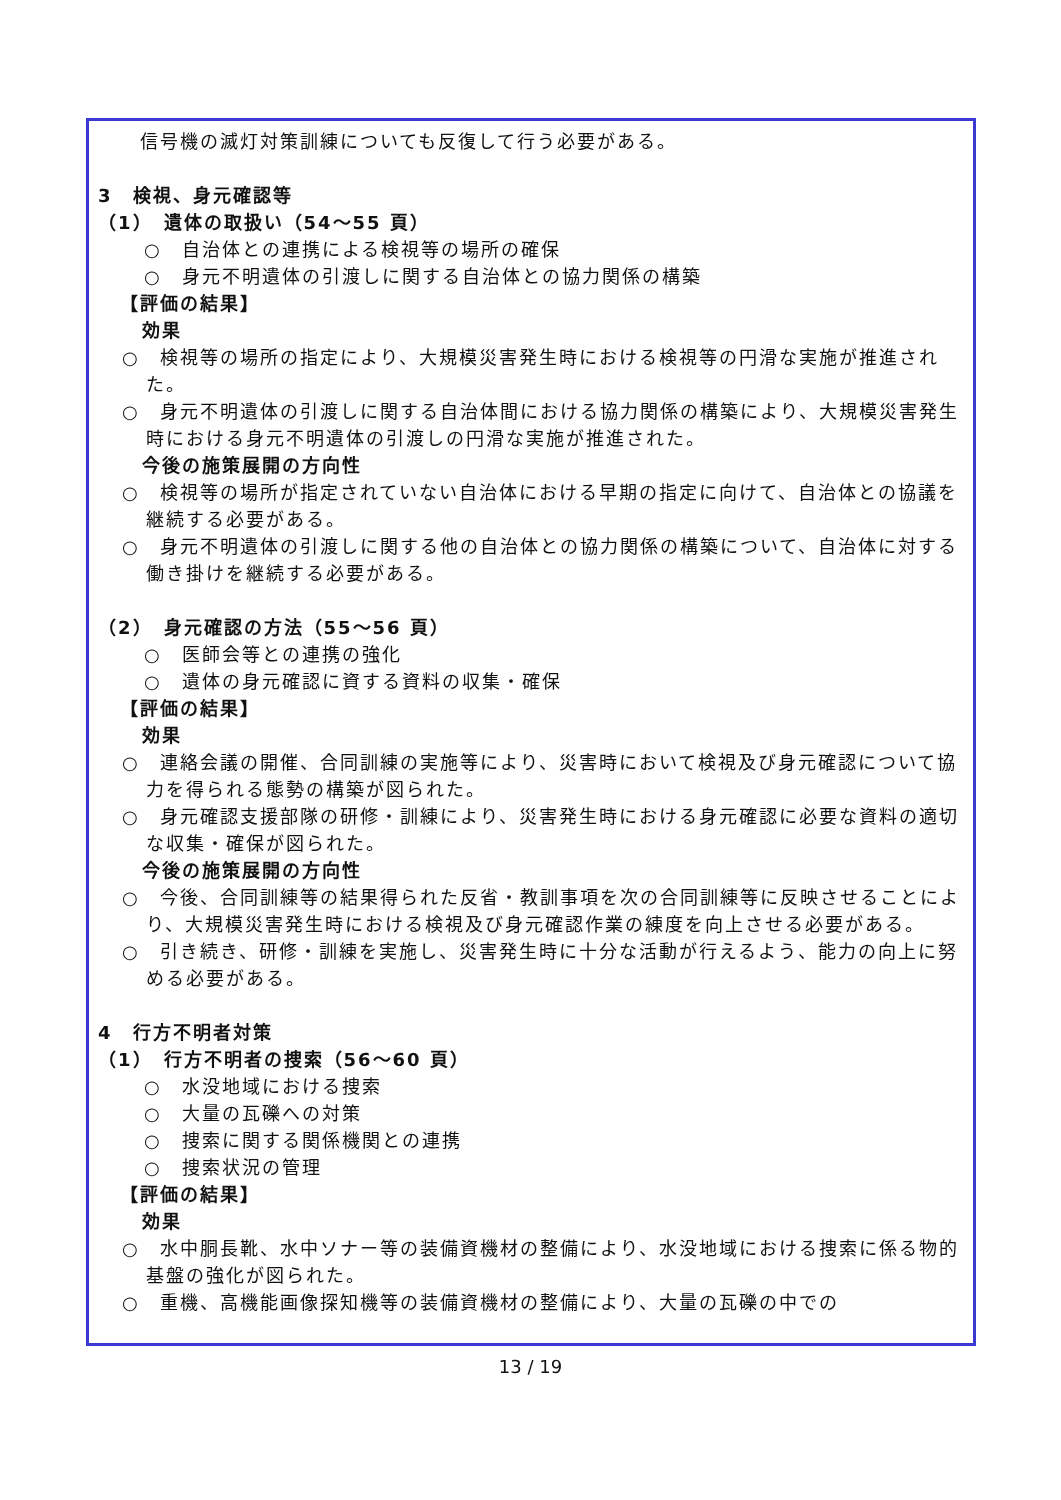信号機の滅灯対策訓練についても反復して行う必要がある。
3　検視、身元確認等
（1）　遺体の取扱い（54～55 頁）
○　自治体との連携による検視等の場所の確保
○　身元不明遺体の引渡しに関する自治体との協力関係の構築
【評価の結果】
効果
○　検視等の場所の指定により、大規模災害発生時における検視等の円滑な実施が推進された。
○　身元不明遺体の引渡しに関する自治体間における協力関係の構築により、大規模災害発生時における身元不明遺体の引渡しの円滑な実施が推進された。
今後の施策展開の方向性
○　検視等の場所が指定されていない自治体における早期の指定に向けて、自治体との協議を継続する必要がある。
○　身元不明遺体の引渡しに関する他の自治体との協力関係の構築について、自治体に対する働き掛けを継続する必要がある。
（2）　身元確認の方法（55～56 頁）
○　医師会等との連携の強化
○　遺体の身元確認に資する資料の収集・確保
【評価の結果】
効果
○　連絡会議の開催、合同訓練の実施等により、災害時において検視及び身元確認について協力を得られる態勢の構築が図られた。
○　身元確認支援部隊の研修・訓練により、災害発生時における身元確認に必要な資料の適切な収集・確保が図られた。
今後の施策展開の方向性
○　今後、合同訓練等の結果得られた反省・教訓事項を次の合同訓練等に反映させることにより、大規模災害発生時における検視及び身元確認作業の練度を向上させる必要がある。
○　引き続き、研修・訓練を実施し、災害発生時に十分な活動が行えるよう、能力の向上に努める必要がある。
4　行方不明者対策
（1）　行方不明者の捜索（56～60 頁）
○　水没地域における捜索
○　大量の瓦礫への対策
○　捜索に関する関係機関との連携
○　捜索状況の管理
【評価の結果】
効果
○　水中胴長靴、水中ソナー等の装備資機材の整備により、水没地域における捜索に係る物的基盤の強化が図られた。
○　重機、高機能画像探知機等の装備資機材の整備により、大量の瓦礫の中での
13 / 19